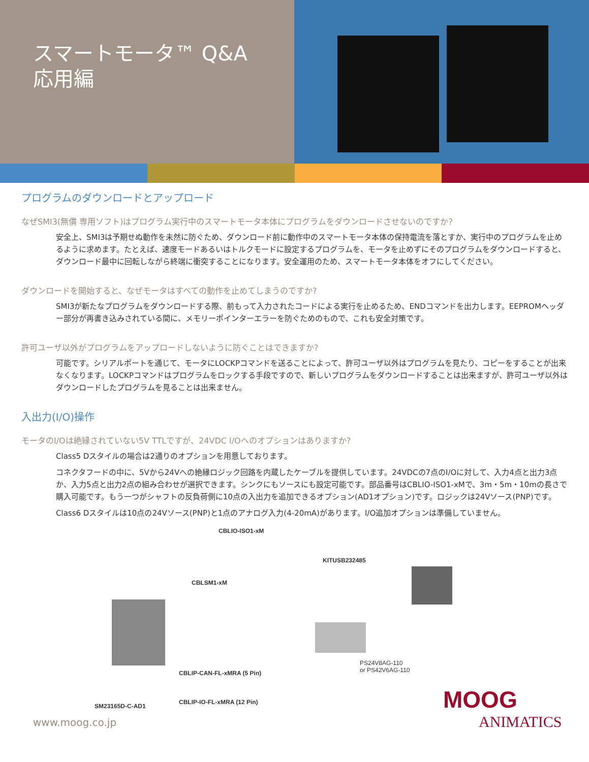スマートモータ™ Q&A
応用編
プログラムのダウンロードとアップロード
なぜSMI3(無償 専用ソフト)はプログラム実行中のスマートモータ本体にプログラムをダウンロードさせないのですか?
安全上、SMI3は予期せぬ動作を未然に防ぐため、ダウンロード前に動作中のスマートモータ本体の保持電流を落とすか、実行中のプログラムを止めるように求めます。たとえば、速度モードあるいはトルクモードに設定するプログラムを、モータを止めずにそのプログラムをダウンロードすると、ダウンロード最中に回転しながら終端に衝突することになります。安全運用のため、スマートモータ本体をオフにしてください。
ダウンロードを開始すると、なぜモータはすべての動作を止めてしまうのですか?
SMI3が新たなプログラムをダウンロードする際、前もって入力されたコードによる実行を止めるため、ENDコマンドを出力します。EEPROMヘッダー部分が再書き込みされている間に、メモリーポインターエラーを防ぐためのもので、これも安全対策です。
許可ユーザ以外がプログラムをアップロードしないように防ぐことはできますか?
可能です。シリアルポートを通じて、モータにLOCKPコマンドを送ることによって、許可ユーザ以外はプログラムを見たり、コピーをすることが出来なくなります。LOCKPコマンドはプログラムをロックする手段ですので、新しいプログラムをダウンロードすることは出来ますが、許可ユーザ以外はダウンロードしたプログラムを見ることは出来ません。
入出力(I/O)操作
モータのI/Oは絶縁されていない5V TTLですが、24VDC I/Oへのオプションはありますか?
Class5 Dスタイルの場合は2通りのオプションを用意しております。
コネクタフードの中に、5Vから24Vへの絶縁ロジック回路を内蔵したケーブルを提供しています。24VDCの7点のI/Oに対して、入力4点と出力3点か、入力5点と出力2点の組み合わせが選択できます。シンクにもソースにも設定可能です。部品番号はCBLIO-ISO1-xMで、3m・5m・10mの長さで購入可能です。もう一つがシャフトの反負荷側に10点の入出力を追加できるオプション(AD1オプション)です。ロジックは24Vソース(PNP)です。
Class6 Dスタイルは10点の24Vソース(PNP)と1点のアナログ入力(4-20mA)があります。I/O追加オプションは準備していません。
CBLIO-ISO1-xM
KITUSB232485
CBLSM1-xM
CBLIP-CAN-FL-xMRA (5 Pin)
PS24V8AG-110
or PS42V6AG-110
SM23165D-C-AD1
CBLIP-IO-FL-xMRA (12 Pin)
www.moog.co.jp
MOOG
ANIMATICS